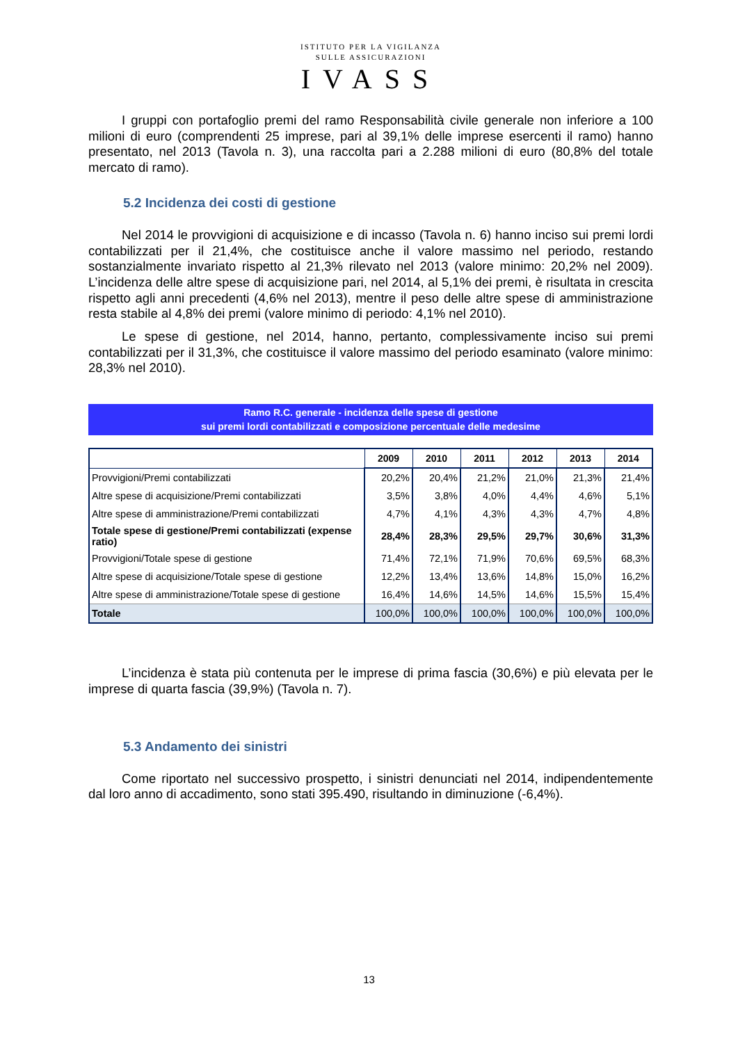ISTITUTO PER LA VIGILANZA
SULLE ASSICURAZIONI
IVASS
I gruppi con portafoglio premi del ramo Responsabilità civile generale non inferiore a 100 milioni di euro (comprendenti 25 imprese, pari al 39,1% delle imprese esercenti il ramo) hanno presentato, nel 2013 (Tavola n. 3), una raccolta pari a 2.288 milioni di euro (80,8% del totale mercato di ramo).
5.2 Incidenza dei costi di gestione
Nel 2014 le provvigioni di acquisizione e di incasso (Tavola n. 6) hanno inciso sui premi lordi contabilizzati per il 21,4%, che costituisce anche il valore massimo nel periodo, restando sostanzialmente invariato rispetto al 21,3% rilevato nel 2013 (valore minimo: 20,2% nel 2009). L’incidenza delle altre spese di acquisizione pari, nel 2014, al 5,1% dei premi, è risultata in crescita rispetto agli anni precedenti (4,6% nel 2013), mentre il peso delle altre spese di amministrazione resta stabile al 4,8% dei premi (valore minimo di periodo: 4,1% nel 2010).
Le spese di gestione, nel 2014, hanno, pertanto, complessivamente inciso sui premi contabilizzati per il 31,3%, che costituisce il valore massimo del periodo esaminato (valore minimo: 28,3% nel 2010).
Ramo R.C. generale - incidenza delle spese di gestione
sui premi lordi contabilizzati e composizione percentuale delle medesime
| | 2009 | 2010 | 2011 | 2012 | 2013 | 2014 |
| --- | --- | --- | --- | --- | --- | --- |
| Provvigioni/Premi contabilizzati | 20,2% | 20,4% | 21,2% | 21,0% | 21,3% | 21,4% |
| Altre spese di acquisizione/Premi contabilizzati | 3,5% | 3,8% | 4,0% | 4,4% | 4,6% | 5,1% |
| Altre spese di amministrazione/Premi contabilizzati | 4,7% | 4,1% | 4,3% | 4,3% | 4,7% | 4,8% |
| Totale spese di gestione/Premi contabilizzati (expense ratio) | 28,4% | 28,3% | 29,5% | 29,7% | 30,6% | 31,3% |
| Provvigioni/Totale spese di gestione | 71,4% | 72,1% | 71,9% | 70,6% | 69,5% | 68,3% |
| Altre spese di acquisizione/Totale spese di gestione | 12,2% | 13,4% | 13,6% | 14,8% | 15,0% | 16,2% |
| Altre spese di amministrazione/Totale spese di gestione | 16,4% | 14,6% | 14,5% | 14,6% | 15,5% | 15,4% |
| Totale | 100,0% | 100,0% | 100,0% | 100,0% | 100,0% | 100,0% |
L’incidenza è stata più contenuta per le imprese di prima fascia (30,6%) e più elevata per le imprese di quarta fascia (39,9%) (Tavola n. 7).
5.3 Andamento dei sinistri
Come riportato nel successivo prospetto, i sinistri denunciati nel 2014, indipendentemente dal loro anno di accadimento, sono stati 395.490, risultando in diminuzione (-6,4%).
13